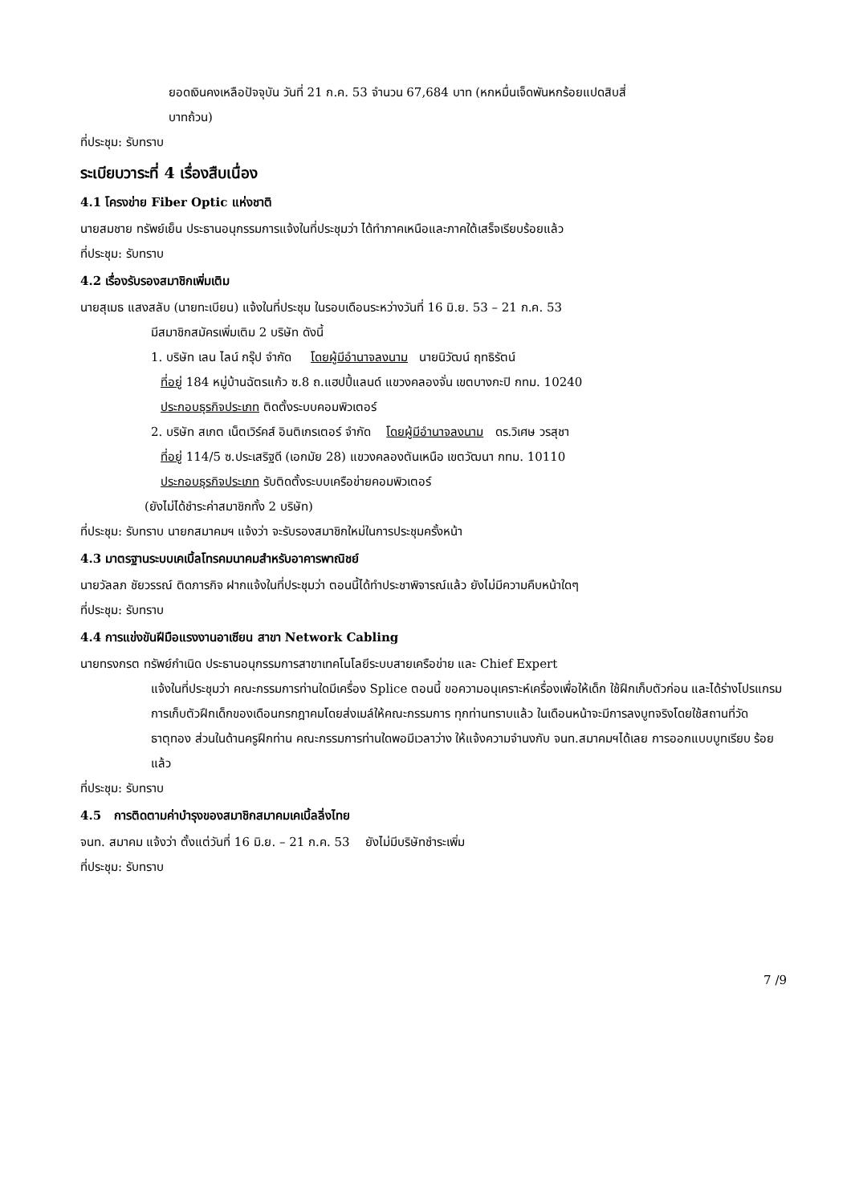ยอดเงินคงเหลือปัจจุบัน วันที่ 21 ก.ค. 53 จำนวน 67,684 บาท (หกหมื่นเจ็ดพันหกร้อยแปดสิบสี่
บาทถ้วน)
ที่ประชุม: รับทราบ
ระเบียบวาระที่ 4 เรื่องสืบเนื่อง
4.1 โครงข่าย Fiber Optic แห่งชาติ
นายสมชาย ทรัพย์เย็น ประธานอนุกรรมการแจ้งในที่ประชุมว่า ได้ทำภาคเหนือและภาคใต้เสร็จเรียบร้อยแล้ว
ที่ประชุม: รับทราบ
4.2 เรื่องรับรองสมาชิกเพิ่มเติม
นายสุเมธ แสงสลับ (นายทะเบียน) แจ้งในที่ประชุม ในรอบเดือนระหว่างวันที่ 16 มิ.ย. 53 – 21 ก.ค. 53
มีสมาชิกสมัครเพิ่มเติม 2 บริษัท ดังนี้
1. บริษัท เลน ไลน์ กรุ๊ป จำกัด โดยผู้มีอำนาจลงนาม นายนิวัฒน์ ฤทธิรัตน์
ที่อยู่ 184 หมู่บ้านฉัตรแก้ว ซ.8 ถ.แฮปปี้แลนด์ แขวงคลองจั่น เขตบางกะปิ กทม. 10240
ประกอบธุรกิจประเภท ติดตั้งระบบคอมพิวเตอร์
2. บริษัท สเกต เน็ตเวิร์คส์ อินติเกรเตอร์ จำกัด โดยผู้มีอำนาจลงนาม ดร.วิเศษ วรสุชา
ที่อยู่ 114/5 ซ.ประเสริฐดี (เอกมัย 28) แขวงคลองตันเหนือ เขตวัฒนา กทม. 10110
ประกอบธุรกิจประเภท รับติดตั้งระบบเครือข่ายคอมพิวเตอร์
(ยังไม่ได้ชำระค่าสมาชิกทั้ง 2 บริษัท)
ที่ประชุม: รับทราบ นายกสมาคมฯ แจ้งว่า จะรับรองสมาชิกใหม่ในการประชุมครั้งหน้า
4.3 มาตรฐานระบบเคเบิ้ลโทรคมนาคมสำหรับอาคารพาณิชย์
นายวัลลภ ชัยวรรณ์ ติดภารกิจ ฝากแจ้งในที่ประชุมว่า ตอนนี้ได้ทำประชาพิจารณ์แล้ว ยังไม่มีความคืบหน้าใดๆ
ที่ประชุม: รับทราบ
4.4 การแข่งขันฝีมือแรงงานอาเซียน สาขา Network Cabling
นายทรงกรต ทรัพย์กำเนิด ประธานอนุกรรมการสาขาเทคโนโลยีระบบสายเครือข่าย และ Chief Expert
แจ้งในที่ประชุมว่า คณะกรรมการท่านใดมีเครื่อง Splice ตอนนี้ ขอความอนุเคราะห์เครื่องเพื่อให้เด็ก ใช้ฝึกเก็บตัวก่อน และได้ร่างโปรแกรมการเก็บตัวฝึกเด็กของเดือนกรกฎาคมโดยส่งเมล์ให้คณะกรรมการ ทุกท่านทราบแล้ว ในเดือนหน้าจะมีการลงบูทจริงโดยใช้สถานที่วัดธาตุทอง ส่วนในด้านครูฝึกท่าน คณะกรรมการท่านใดพอมีเวลาว่าง ให้แจ้งความจำนงกับ จนท.สมาคมฯได้เลย การออกแบบบูทเรียบ ร้อยแล้ว
ที่ประชุม: รับทราบ
4.5 การติดตามค่าบำรุงของสมาชิกสมาคมเคเบิ้ลลิ่งไทย
จนท. สมาคม แจ้งว่า ตั้งแต่วันที่ 16 มิ.ย. – 21 ก.ค. 53 ยังไม่มีบริษัทชำระเพิ่ม
ที่ประชุม: รับทราบ
7 /9